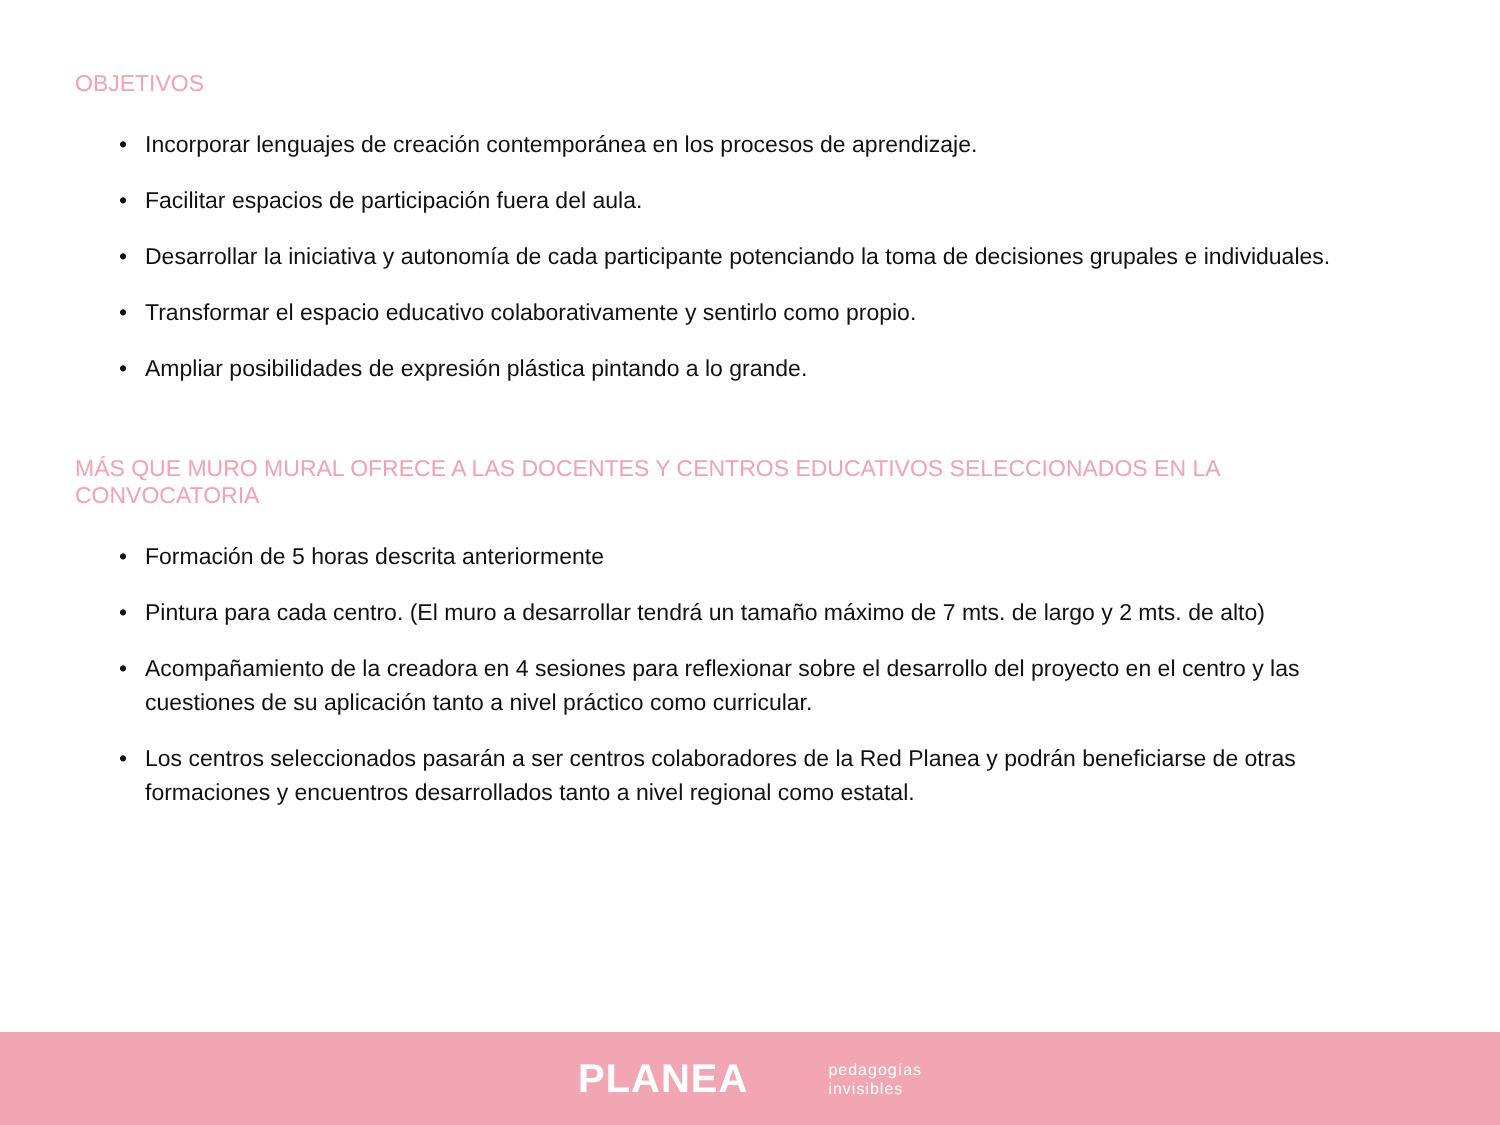OBJETIVOS
• Incorporar lenguajes de creación contemporánea en los procesos de aprendizaje.
• Facilitar espacios de participación fuera del aula.
• Desarrollar la iniciativa y autonomía de cada participante potenciando la toma de decisiones grupales e individuales.
• Transformar el espacio educativo colaborativamente y sentirlo como propio.
• Ampliar posibilidades de expresión plástica pintando a lo grande.
MÁS QUE MURO MURAL OFRECE A LAS DOCENTES Y CENTROS EDUCATIVOS SELECCIONADOS EN LA CONVOCATORIA
• Formación de 5 horas descrita anteriormente
• Pintura para cada centro. (El muro a desarrollar tendrá un tamaño máximo de 7 mts. de largo y 2 mts. de alto)
• Acompañamiento de la creadora en 4 sesiones para reflexionar sobre el desarrollo del proyecto en el centro y las cuestiones de su aplicación tanto a nivel práctico como curricular.
• Los centros seleccionados pasarán a ser centros colaboradores de la Red Planea y podrán beneficiarse de otras formaciones y encuentros desarrollados tanto a nivel regional como estatal.
PLANEA
pedagogías
invisibles